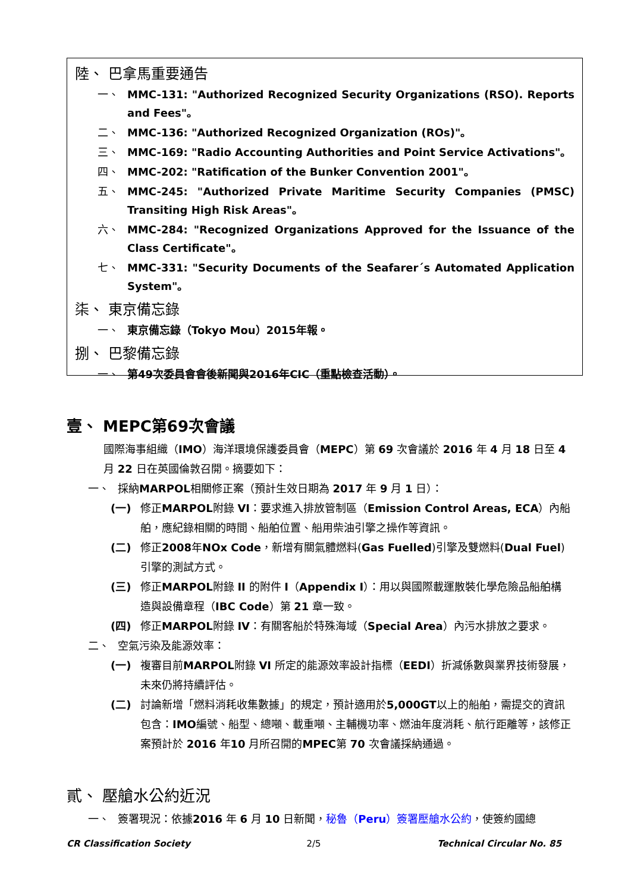陸、 巴拿馬重要通告
一、 MMC-131: "Authorized Recognized Security Organizations (RSO). Reports and Fees"。
二、 MMC-136: "Authorized Recognized Organization (ROs)"。
三、 MMC-169: "Radio Accounting Authorities and Point Service Activations"。
四、 MMC-202: "Ratification of the Bunker Convention 2001"。
五、 MMC-245: "Authorized Private Maritime Security Companies (PMSC) Transiting High Risk Areas"。
六、 MMC-284: "Recognized Organizations Approved for the Issuance of the Class Certificate"。
七、 MMC-331: "Security Documents of the Seafarer´s Automated Application System"。
柒、 東京備忘錄
一、 東京備忘錄（Tokyo Mou）2015年報。
捌、 巴黎備忘錄
一、 第49次委員會會後新聞與2016年CIC（重點檢查活動）。
壹、 MEPC第69次會議
國際海事組織（IMO）海洋環境保護委員會（MEPC）第 69 次會議於 2016 年 4 月 18 日至 4 月 22 日在英國倫敦召開。摘要如下：
一、 採納MARPOL相關修正案（預計生效日期為 2017 年 9 月 1 日）：
(一) 修正MARPOL附錄 VI：要求進入排放管制區（Emission Control Areas, ECA）內船舶，應紀錄相關的時間、船舶位置、船用柴油引擎之操作等資訊。
(二) 修正2008年NOx Code，新增有關氣體燃料(Gas Fuelled)引擎及雙燃料(Dual Fuel)引擎的測試方式。
(三) 修正MARPOL附錄 II 的附件 I（Appendix I）：用以與國際載運散裝化學危險品船舶構造與設備章程（IBC Code）第 21 章一致。
(四) 修正MARPOL附錄 IV：有關客船於特殊海域（Special Area）內污水排放之要求。
二、 空氣污染及能源效率：
(一) 複審目前MARPOL附錄 VI 所定的能源效率設計指標（EEDI）折減係數與業界技術發展，未來仍將持續評估。
(二) 討論新增「燃料消耗收集數據」的規定，預計適用於5,000GT以上的船舶，需提交的資訊包含：IMO編號、船型、總噸、載重噸、主輔機功率、燃油年度消耗、航行距離等，該修正案預計於 2016 年10 月所召開的MPEC第 70 次會議採納通過。
貳、 壓艙水公約近況
一、 簽署現況：依據2016 年 6 月 10 日新聞，秘魯（Peru）簽署壓艙水公約，使簽約國總
CR Classification Society 2/5 Technical Circular No. 85